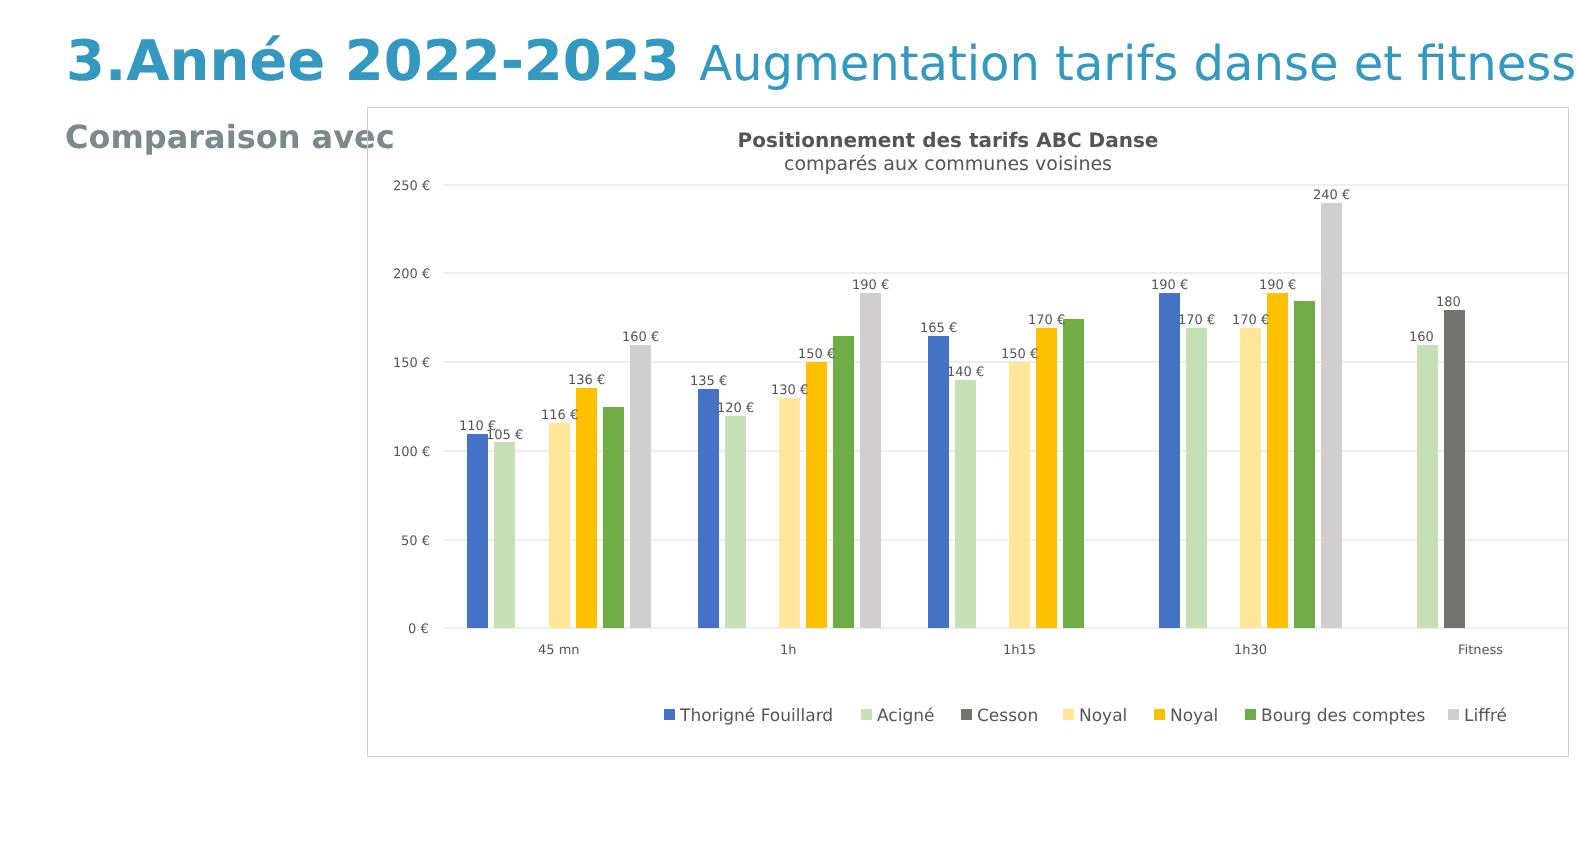3.Année 2022-2023 Augmentation tarifs danse et fitness
Comparaison avec
Positionnement des tarifs ABC Danse
comparés aux communes voisines
250 €
200 €
150 €
100 €
50 €
0 €
110 €
105 €
116 €
136 €
160 €
135 €
120 €
130 €
150 €
190 €
165 €
140 €
150 €
170 €
190 €
170 €
170 €
190 €
240 €
160
180
45 mn
1h
1h15
1h30
Fitness
Thorigné Fouillard
Acigné
Cesson
Noyal
Noyal
Bourg des comptes
Liffré